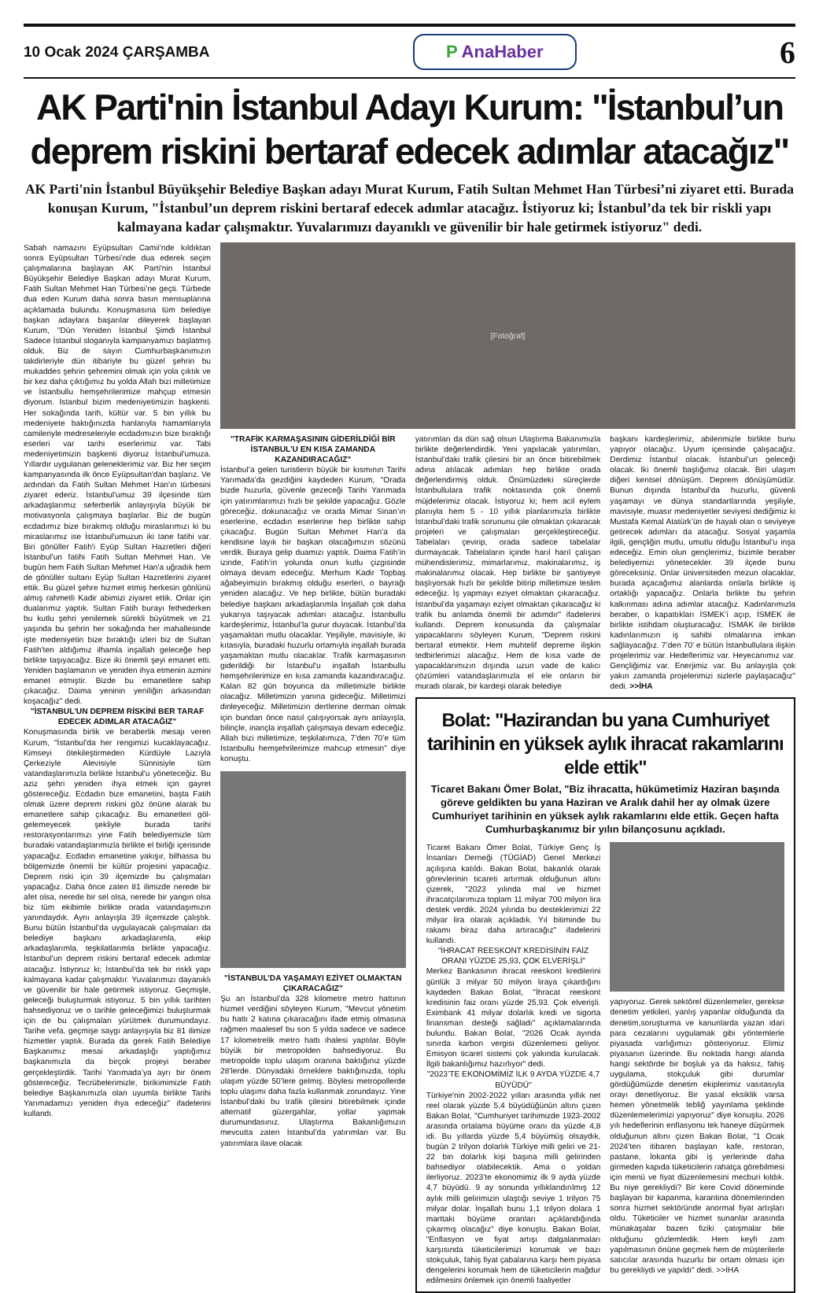10 Ocak 2024 ÇARŞAMBA
P AnaHaber
6
AK Parti'nin İstanbul Adayı Kurum: "İstanbul’un deprem riskini bertaraf edecek adımlar atacağız"
AK Parti'nin İstanbul Büyükşehir Belediye Başkan adayı Murat Kurum, Fatih Sultan Mehmet Han Türbesi’ni ziyaret etti. Burada konuşan Kurum, "İstanbul’un deprem riskini bertaraf edecek adımlar atacağız. İstiyoruz ki; İstanbul’da tek bir riskli yapı kalmayana kadar çalışmaktır. Yuvalarımızı dayanıklı ve güvenilir bir hale getirmek istiyoruz" dedi.
Sabah namazını Eyüpsultan Camii'nde kıldıktan sonra Eyüpsultan Türbesi’nde dua ederek seçim çalışmalarına başlayan AK Parti'nin İstanbul Büyükşehir Belediye Başkan adayı Murat Kurum, Fatih Sultan Mehmet Han Türbesi’ne geçti. Türbede dua eden Kurum daha sonra basın mensuplarına açıklamada bulundu. Konuşmasına tüm belediye başkan adaylara başarılar dileyerek başlayan Kurum, "Dün Yeniden İstanbul Şimdi İstanbul Sadece İstanbul sloganıyla kampanyamızı başlatmış olduk. Biz de sayın Cumhurbaşkanımızın takdirleriyle dün itibariyle bu güzel şehrin bu mukaddes şehrin şehremini olmak için yola çıktık ve bir kez daha çıktığımız bu yolda Allah bizi milletimize ve İstanbullu hemşehrilerimize mahçup etmesin diyorum. İstanbul bizim medeniyetimizin başkenti. Her sokağında tarih, kültür var. 5 bin yıllık bu medeniyete baktığınızda hanlarıyla hamamlarıyla camileriyle medreseleriyle ecdadımızın bize bıraktığı eserleri var tarihi eserlerimiz var. Tabi medeniyetimizin başkenti diyoruz İstanbul'umuza. Yıllardır uygulanan geleneklerimiz var. Biz her seçim kampanyasında ilk önce Eyüpsultan'dan başlarız. Ve ardından da Fatih Sultan Mehmet Han'ın türbesini ziyaret ederiz. İstanbul'umuz 39 ilçesinde tüm arkadaşlarımız seferberlik anlayışıyla büyük bir motivasyonla çalışmaya başlarlar. Biz de bugün ecdadımız bize bırakmış olduğu miraslarımızı ki bu miraslarımız ise İstanbul'umuzun iki tane fatihi var. Biri gönüller Fatih'i Eyüp Sultan Hazretleri diğeri İstanbul'un fatihi Fatih Sultan Mehmet Han. Ve bugün hem Fatih Sultan Mehmet Han'a uğradık hem de gönüller sultanı Eyüp Sultan Hazretlerini ziyaret ettik. Bu güzel şehre hizmet etmiş herkesin gönlünü almış rahmetli Kadir abimizi ziyaret ettik. Onlar için dualarımız yaptık. Sultan Fatih burayı fethederken bu kutlu şehri yenilemek sürekli büyütmek ve 21 yaşında bu şehrin her sokağında her mahallesinde işte medeniyetin bize bıraktığı izleri biz de Sultan Fatih'ten aldığımız ilhamla inşallah geleceğe hep birlikte taşıyacağız. Bize iki önemli şeyi emanet etti. Yeniden başlamanın ve yeniden ihya etmenin azmini emanet etmiştir. Bizde bu emanetlere sahip çıkacağız. Daima yeninin yeniliğin arkasından koşacağız" dedi.
"İSTANBUL'UN DEPREM RİSKİNİ BER TARAF EDECEK ADIMLAR ATACAĞIZ"
Konuşmasında birlik ve beraberlik mesajı veren Kurum, "İstanbul'da her rengimizi kucaklayacağız. Kimseyi ötekileştirmeden Kürdüyle Lazıyla Çerkeziyle Alevisiyle Sünnisiyle tüm vatandaşlarımızla birlikte İstanbul'u yöneteceğiz. Bu aziz şehri yeniden ihya etmek için gayret göstereceğiz. Ecdadın bize emanetini, başta Fatih olmak üzere deprem riskini göz önüne alarak bu emanetlere sahip çıkacağız. Bu emanetleri göl-gelemeyecek şekliyle burada tarihi restorasyonlarımızı yine Fatih belediyemizle tüm buradaki vatandaşlarımızla birlikte el birliği içerisinde yapacağız. Ecdadın emanetine yakışır, bilhassa bu bölgemizde önemli bir kültür projesini yapacağız. Deprem riski için 39 ilçemizde bu çalışmaları yapacağız. Daha önce zaten 81 ilimizde nerede bir afet olsa, nerede bir sel olsa, nerede bir yangın olsa biz tüm ekibimle birlikte orada vatandaşımızın yanındaydık. Aynı anlayışla 39 ilçemizde çalıştık. Bunu bütün İstanbul’da uygulayacak çalışmaları da belediye başkanı arkadaşlarımla, ekip arkadaşlarımla, teşkilatlarımla birlikte yapacağız. İstanbul'un deprem riskini bertaraf edecek adımlar atacağız. İstiyoruz ki; İstanbul’da tek bir riskli yapı kalmayana kadar çalışmaktır. Yuvalarımızı dayanıklı ve güvenilir bir hale getirmek istiyoruz. Geçmişle, geleceği buluşturmak istiyoruz. 5 bin yıllık tarihten bahsediyoruz ve o tarihle geleceğimizi buluşturmak için de bu çalışmaları yürütmek durumundayız. Tarihe vefa, geçmişe saygı anlayışıyla biz 81 ilimize hizmetler yaptık. Burada da gerek Fatih Belediye Başkanımız mesai arkadaşlığı yaptığımız başkanımızla da birçok projeyi beraber gerçekleştirdik. Tarihi Yarımada’ya ayrı bir önem göstereceğiz. Tecrübelerimizle, birikimimizle Fatih belediye Başkanımızla olan uyumla birlikte Tarihi Yarımadamızı yeniden ihya edeceğiz" ifadelerini kullandı.
[Fotoğraf]
"TRAFİK KARMAŞASININ GİDERİLDİĞİ BİR İSTANBUL’U EN KISA ZAMANDA KAZANDIRACAĞIZ"
İstanbul’a gelen turistlerin büyük bir kısmının Tarihi Yarımada’da gezdiğini kaydeden Kurum, "Orada bizde huzurla, güvenle gezeceği Tarihi Yarımada için yatırımlarımızı hızlı bir şekilde yapacağız. Gözle göreceğiz, dokunacağız ve orada Mimar Sinan’ın eserlerine, ecdadın eserlerine hep birlikte sahip çıkacağız. Bugün Sultan Mehmet Han’a da kendisine layık bir başkan olacağımızın sözünü verdik. Buraya gelip duamızı yaptık. Daima Fatih’in izinde, Fatih’in yolunda onun kutlu çizgisinde olmaya devam edeceğiz. Merhum Kadir Topbaş ağabeyimizin bırakmış olduğu eserleri, o bayrağı yeniden alacağız. Ve hep birlikte, bütün buradaki belediye başkanı arkadaşlarımla İnşallah çok daha yukarıya taşıyacak adımları atacağız. İstanbullu kardeşlerimiz, İstanbul’la gurur duyacak. İstanbul’da yaşamaktan mutlu olacaklar. Yeşiliyle, mavisiyle, iki kıtasıyla, buradaki huzurlu ortamıyla inşallah burada yaşamaktan mutlu olacaklar. Trafik karmaşasının giderildiği bir İstanbul'u inşallah İstanbullu hemşehrilerimize en kısa zamanda kazandıracağız. Kalan 82 gün boyunca da milletimizle birlikte olacağız. Milletimizin yanına gideceğiz. Milletimizi dinleyeceğiz. Milletimizin dertlerine derman olmak için bundan önce nasıl çalışıyorsak aynı anlayışla, bilinçle, inançla inşallah çalışmaya devam edeceğiz. Allah bizi milletimize, teşkilatımıza, 7’den 70’e tüm İstanbullu hemşehrilerimize mahcup etmesin" diye konuştu.
"İSTANBUL’DA YAŞAMAYI EZİYET OLMAKTAN ÇIKARACAĞIZ"
Şu an İstanbul’da 328 kilometre metro hattının hizmet verdiğini söyleyen Kurum, "Mevcut yönetim bu hattı 2 katına çıkaracağını ifade etmiş olmasına rağmen maalesef bu son 5 yılda sadece ve sadece 17 kilometrelik metro hattı ihalesi yaptılar. Böyle büyük bir metropolden bahsediyoruz. Bu metropolde toplu ulaşım oranına baktığınız yüzde 28’lerde. Dünyadaki örneklere baktığınızda, toplu ulaşım yüzde 50’lere gelmiş. Böylesi metropollerde toplu ulaşımı daha fazla kullanmak zorundayız. Yine İstanbul’daki bu trafik çilesini bitirebilmek içinde alternatif güzergahlar, yollar yapmak durumundasınız. Ulaştırma Bakanlığımızın mevcutta zaten İstanbul’da yatırımları var. Bu yatırımlara ilave olacak
yatırımları da dün sağ olsun Ulaştırma Bakanımızla birlikte değerlendirdik. Yeni yapılacak yatırımları, İstanbul’daki trafik çilesini bir an önce bitirebilmek adına atılacak adımları hep birlikte orada değerlendirmiş olduk. Önümüzdeki süreçlerde İstanbullulara trafik noktasında çok önemli müjdelerimiz olacak. İstiyoruz ki; hem acil eylem planıyla hem 5 - 10 yıllık planlarımızla birlikte İstanbul’daki trafik sorununu çile olmaktan çıkaracak projeleri ve çalışmaları gerçekleştireceğiz. Tabelaları çevirip, orada sadece tabelalar durmayacak. Tabelaların içinde harıl harıl çalışan mühendislerimiz, mimarlarımız, makinalarımız, iş makinalarımız olacak. Hep birlikte bir şantiyeye başlıyorsak hızlı bir şekilde bitirip milletimize teslim edeceğiz. İş yapmayı eziyet olmaktan çıkaracağız. İstanbul’da yaşamayı eziyet olmaktan çıkaracağız ki trafik bu anlamda önemli bir adımdır" ifadelerini kullandı. Deprem konusunda da çalışmalar yapacaklarını söyleyen Kurum, "Deprem riskini bertaraf etmektir. Hem muhtelif depreme ilişkin tedbirlerimizi alacağız. Hem de kısa vade de yapacaklarımızın dışında uzun vade de kalıcı çözümleri vatandaşlarımızla el ele onların bir muradı olarak, bir kardeşi olarak belediye
başkanı kardeşlerimiz, abilerimizle birlikte bunu yapıyor olacağız. Uyum içerisinde çalışacağız. Derdimiz İstanbul olacak. İstanbul’un geleceği olacak. İki önemli başlığımız olacak. Biri ulaşım diğeri kentsel dönüşüm. Deprem dönüşümüdür. Bunun dışında İstanbul’da huzurlu, güvenli yaşamayı ve dünya standartlarında yeşiliyle, mavisiyle, muasır medeniyetler seviyesi dediğimiz ki Mustafa Kemal Atatürk’ün de hayali olan o seviyeye getirecek adımları da atacağız. Sosyal yaşamla ilgili, gençliğin mutlu, umutlu olduğu İstanbul’u inşa edeceğiz. Emin olun gençlerimiz, bizimle beraber belediyemizi yönetecekler. 39 ilçede bunu göreceksiniz. Onlar üniversiteden mezun olacaklar, burada açacağımız alanlarda onlarla birlikte iş ortaklığı yapacağız. Onlarla birlikte bu şehrin kalkınması adına adımlar atacağız. Kadınlarımızla beraber, o kapattıkları İSMEK’i açıp, İSMEK ile birlikte istihdam oluşturacağız. İSMAK ile birlikte kadınlarımızın iş sahibi olmalarına imkan sağlayacağız. 7’den 70’ e bütün İstanbullulara ilişkin projelerimiz var. Hedeflerimiz var. Heyecanımız var. Gençliğimiz var. Enerjimiz var. Bu anlayışla çok yakın zamanda projelerimizi sizlerle paylaşacağız" dedi. >>İHA
Bolat: "Hazirandan bu yana Cumhuriyet tarihinin en yüksek aylık ihracat rakamlarını elde ettik"
Ticaret Bakanı Ömer Bolat, "Biz ihracatta, hükümetimiz Haziran başında göreve geldikten bu yana Haziran ve Aralık dahil her ay olmak üzere Cumhuriyet tarihinin en yüksek aylık rakamlarını elde ettik. Geçen hafta Cumhurbaşkanımız bir yılın bilançosunu açıkladı.
Ticaret Bakanı Ömer Bolat, Türkiye Genç İş İnsanları Derneği (TÜGİAD) Genel Merkezi açılışına katıldı. Bakan Bolat, bakanlık olarak görevlerinin ticareti artırmak olduğunun altını çizerek, "2023 yılında mal ve hizmet ihracatçılarımıza toplam 11 milyar 700 milyon lira destek verdik. 2024 yılında bu desteklerimizi 22 milyar lira olarak açıkladık. Yıl bitiminde bu rakamı biraz daha artıracağız" ifadelerini kullandı.
"İHRACAT REESKONT KREDİSİNİN FAİZ ORANI YÜZDE 25,93, ÇOK ELVERİŞLİ"
Merkez Bankasının ihracat reeskont kredilerini günlük 3 milyar 50 milyon liraya çıkardığını kaydeden Bakan Bolat, "İhracat reeskont kredisinin faiz oranı yüzde 25,93. Çok elverişli. Eximbank 41 milyar dolarlık kredi ve sigorta finansman desteği sağladı" açıklamalarında bulundu. Bakan Bolat, "2026 Ocak ayında sınırda karbon vergisi düzenlemesi geliyor. Emisyon ticaret sistemi çok yakında kurulacak. İlgili bakanlığımız hazırlıyor" dedi.
"2023’TE EKONOMİMİZ İLK 9 AYDA YÜZDE 4,7 BÜYÜDÜ"
Türkiye'nin 2002-2022 yılları arasında yıllık net reel olarak yüzde 5,4 büyüdüğünün altını çizen Bakan Bolat, "Cumhuriyet tarihimizde 1923-2002 arasında ortalama büyüme oranı da yüzde 4,8 idi. Bu yıllarda yüzde 5,4 büyümüş olsaydık, bugün 2 trilyon dolarlık Türkiye milli geliri ve 21-22 bin dolarlık kişi başına milli gelirinden bahsediyor olabilecektik. Ama o yoldan ilerliyoruz. 2023’te ekonomimiz ilk 9 ayda yüzde 4,7 büyüdü. 9 ay sonunda yıllıklandırılmış 12 aylık milli gelirimizin ulaştığı seviye 1 trilyon 75 milyar dolar. İnşallah bunu 1,1 trilyon dolara 1 marttaki büyüme oranları açıklandığında çıkarmış olacağız" diye konuştu. Bakan Bolat, "Enflasyon ve fiyat artışı dalgalanmaları karşısında tüketicilerimizi korumak ve bazı stokçuluk, fahiş fiyat çabalarına karşı hem piyasa dengelerini korumak hem de tüketicilerin mağdur edilmesini önlemek için önemli faaliyetler
yapıyoruz. Gerek sektörel düzenlemeler, gerekse denetim yetkileri, yanlış yapanlar olduğunda da denetim,soruşturma ve kanunlarda yazan idari para cezalarını uygulamak gibi yöntemlerle piyasada varlığımızı gösteriyoruz. Elimiz piyasanın üzerinde. Bu noktada hangi alanda hangi sektörde bir boşluk ya da haksız, fahiş uygulama, stokçuluk gibi durumlar gördüğümüzde denetim ekiplerimiz vasıtasıyla orayı denetliyoruz. Bir yasal eksiklik varsa hemen yönetmelik tebliğ yayınlama şeklinde düzenlemelerimizi yapıyoruz" diye konuştu. 2026 yılı hedeflerinin enflasyonu tek haneye düşürmek olduğunun altını çizen Bakan Bolat, "1 Ocak 2024’ten itibaren başlayan kafe, restoran, pastane, lokanta gibi iş yerlerinde daha girmeden kapıda tüketicilerin rahatça görebilmesi için menü ve fiyat düzenlemesini mecburi kıldık. Bu niye gerekliydi? Bir kere Covid döneminde başlayan bir kapanma, karantina dönemlerinden sonra hizmet sektöründe anormal fiyat artışları oldu. Tüketiciler ve hizmet sunanlar arasında münakaşalar bazen fiziki çatışmalar bile olduğunu gözlemledik. Hem keyfi zam yapılmasının önüne geçmek hem de müşterilerle satıcılar arasında huzurlu bir ortam olması için bu gerekliydi ve yapıldı" dedi. >>İHA